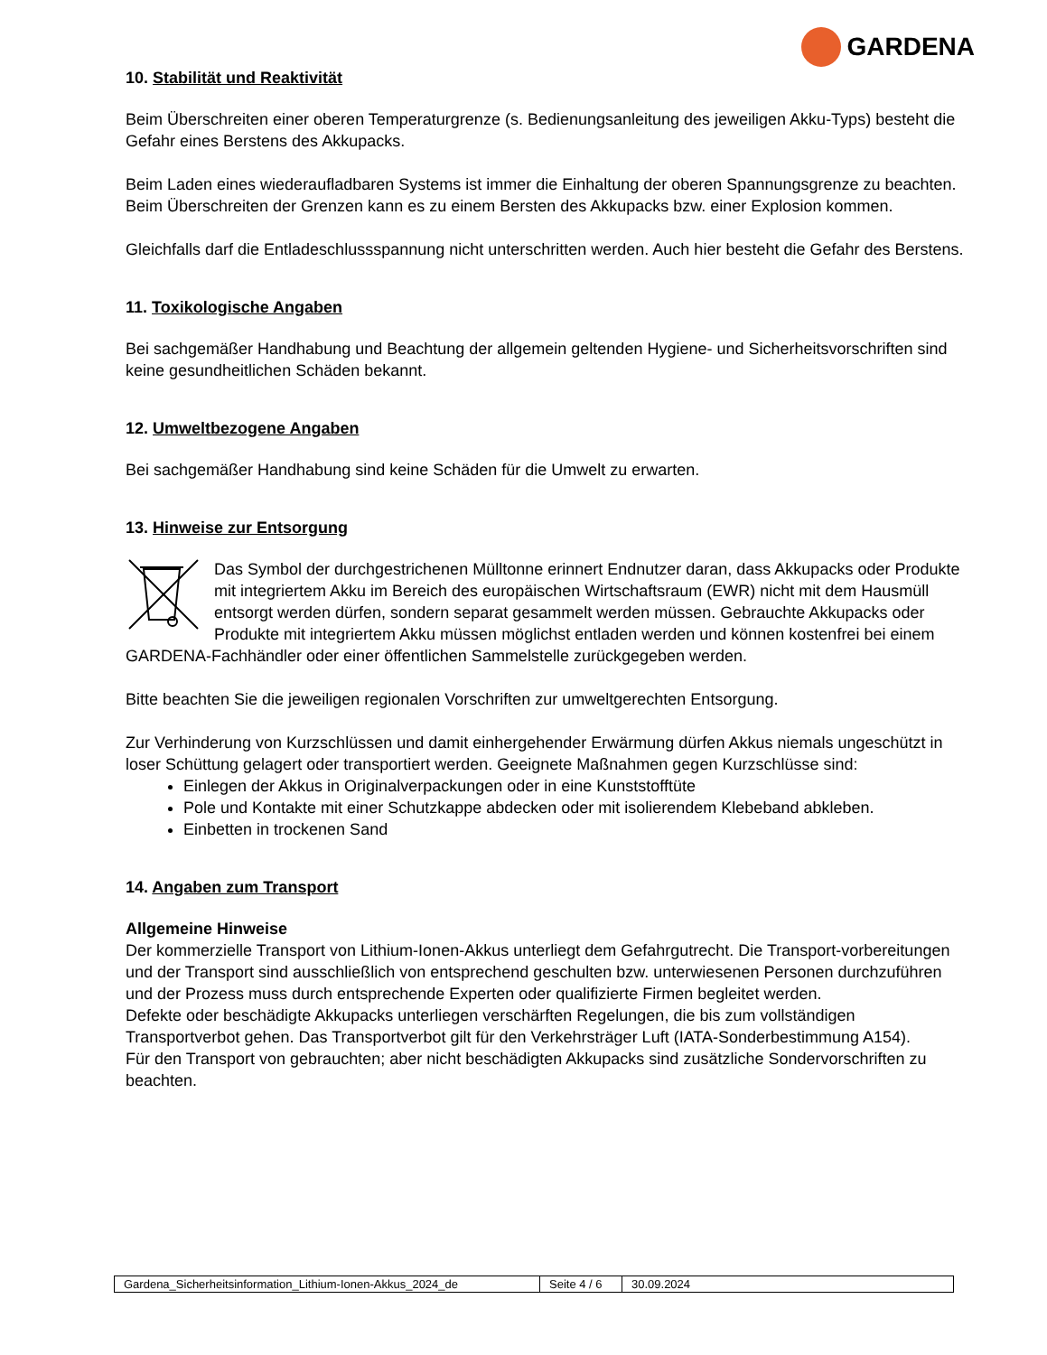GARDENA
10. Stabilität und Reaktivität
Beim Überschreiten einer oberen Temperaturgrenze (s. Bedienungsanleitung des jeweiligen Akku-Typs) besteht die Gefahr eines Berstens des Akkupacks.
Beim Laden eines wiederaufladbaren Systems ist immer die Einhaltung der oberen Spannungsgrenze zu beachten. Beim Überschreiten der Grenzen kann es zu einem Bersten des Akkupacks bzw. einer Explosion kommen.
Gleichfalls darf die Entladeschlussspannung nicht unterschritten werden. Auch hier besteht die Gefahr des Berstens.
11. Toxikologische Angaben
Bei sachgemäßer Handhabung und Beachtung der allgemein geltenden Hygiene- und Sicherheitsvorschriften sind keine gesundheitlichen Schäden bekannt.
12. Umweltbezogene Angaben
Bei sachgemäßer Handhabung sind keine Schäden für die Umwelt zu erwarten.
13. Hinweise zur Entsorgung
Das Symbol der durchgestrichenen Mülltonne erinnert Endnutzer daran, dass Akkupacks oder Produkte mit integriertem Akku im Bereich des europäischen Wirtschaftsraum (EWR) nicht mit dem Hausmüll entsorgt werden dürfen, sondern separat gesammelt werden müssen. Gebrauchte Akkupacks oder Produkte mit integriertem Akku müssen möglichst entladen werden und können kostenfrei bei einem GARDENA-Fachhändler oder einer öffentlichen Sammelstelle zurückgegeben werden.
Bitte beachten Sie die jeweiligen regionalen Vorschriften zur umweltgerechten Entsorgung.
Zur Verhinderung von Kurzschlüssen und damit einhergehender Erwärmung dürfen Akkus niemals ungeschützt in loser Schüttung gelagert oder transportiert werden. Geeignete Maßnahmen gegen Kurzschlüsse sind:
Einlegen der Akkus in Originalverpackungen oder in eine Kunststofftüte
Pole und Kontakte mit einer Schutzkappe abdecken oder mit isolierendem Klebeband abkleben.
Einbetten in trockenen Sand
14. Angaben zum Transport
Allgemeine Hinweise
Der kommerzielle Transport von Lithium-Ionen-Akkus unterliegt dem Gefahrgutrecht. Die Transport-vorbereitungen und der Transport sind ausschließlich von entsprechend geschulten bzw. unterwiesenen Personen durchzuführen und der Prozess muss durch entsprechende Experten oder qualifizierte Firmen begleitet werden.
Defekte oder beschädigte Akkupacks unterliegen verschärften Regelungen, die bis zum vollständigen Transportverbot gehen. Das Transportverbot gilt für den Verkehrsträger Luft (IATA-Sonderbestimmung A154).
Für den Transport von gebrauchten; aber nicht beschädigten Akkupacks sind zusätzliche Sondervorschriften zu beachten.
| Gardena_Sicherheitsinformation_Lithium-Ionen-Akkus_2024_de | Seite 4 / 6 | 30.09.2024 |